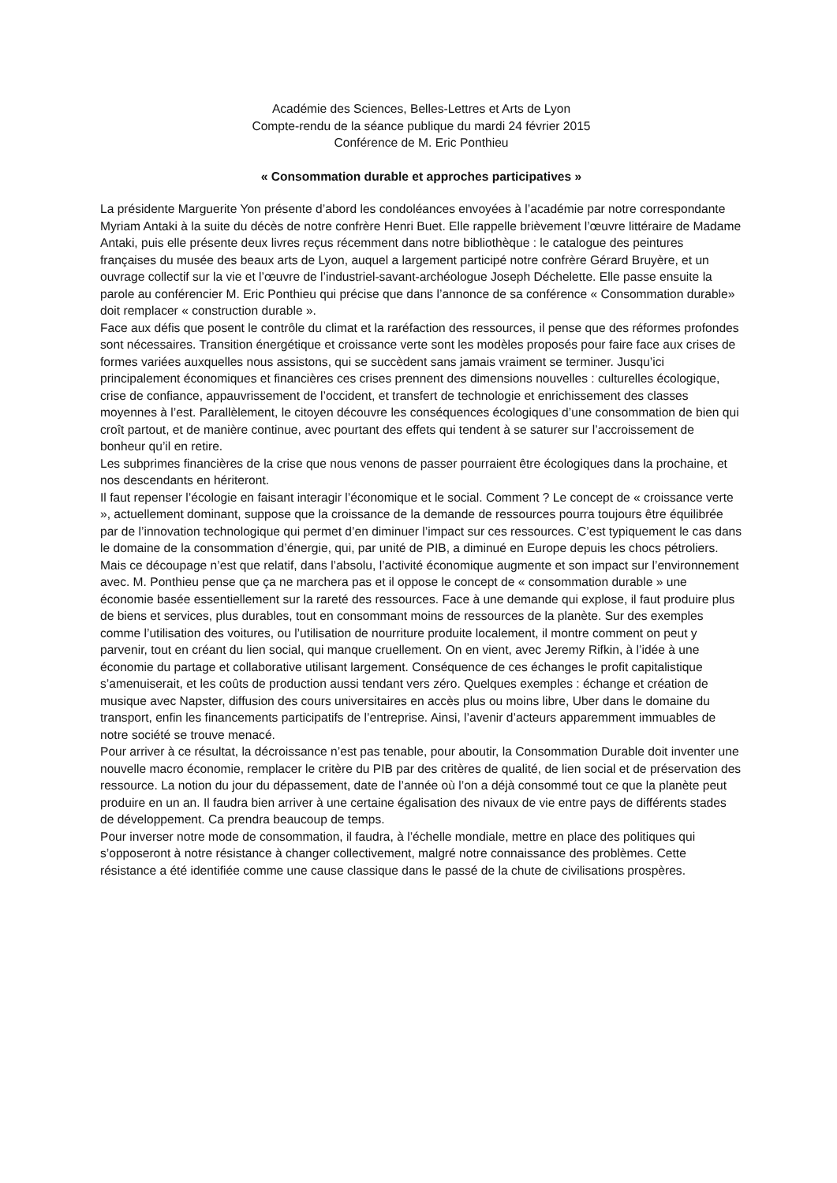Académie des Sciences, Belles-Lettres et Arts de Lyon
Compte-rendu de la séance publique du mardi 24 février 2015
Conférence de M. Eric Ponthieu
« Consommation durable et approches participatives »
La présidente Marguerite Yon présente d’abord les condoléances envoyées à l’académie par notre correspondante Myriam Antaki à la suite du décès de notre confrère Henri Buet. Elle rappelle brièvement l’œuvre littéraire de Madame Antaki, puis elle présente deux livres reçus récemment dans notre bibliothèque : le catalogue des peintures françaises du musée des beaux arts de Lyon, auquel a largement participé notre confrère Gérard Bruyère, et un ouvrage collectif sur la vie et l’œuvre de l’industriel-savant-archéologue Joseph Déchelette. Elle passe ensuite la parole au conférencier M. Eric Ponthieu qui précise que dans l’annonce de sa conférence « Consommation durable» doit remplacer « construction durable ».
Face aux défis que posent le contrôle du climat et la raréfaction des ressources, il pense que des réformes profondes sont nécessaires. Transition énergétique et croissance verte sont les modèles proposés pour faire face aux crises de formes variées auxquelles nous assistons, qui se succèdent sans jamais vraiment se terminer. Jusqu’ici principalement économiques et financières ces crises prennent des dimensions nouvelles : culturelles écologique, crise de confiance, appauvrissement de l’occident, et transfert de technologie et enrichissement des classes moyennes à l’est. Parallèlement, le citoyen découvre les conséquences écologiques d’une consommation de bien qui croît partout, et de manière continue, avec pourtant des effets qui tendent à se saturer sur l’accroissement de bonheur qu’il en retire.
Les subprimes financières de la crise que nous venons de passer pourraient être écologiques dans la prochaine, et nos descendants en hériteront.
Il faut repenser l’écologie en faisant interagir l’économique et le social. Comment ? Le concept de « croissance verte », actuellement dominant, suppose que la croissance de la demande de ressources pourra toujours être équilibrée par de l’innovation technologique qui permet d’en diminuer l’impact sur ces ressources. C’est typiquement le cas dans le domaine de la consommation d’énergie, qui, par unité de PIB, a diminué en Europe depuis les chocs pétroliers. Mais ce découpage n’est que relatif, dans l’absolu, l’activité économique augmente et son impact sur l’environnement avec. M. Ponthieu pense que ça ne marchera pas et il oppose le concept de « consommation durable » une économie basée essentiellement sur la rareté des ressources. Face à une demande qui explose, il faut produire plus de biens et services, plus durables, tout en consommant moins de ressources de la planète. Sur des exemples comme l’utilisation des voitures, ou l’utilisation de nourriture produite localement, il montre comment on peut y parvenir, tout en créant du lien social, qui manque cruellement. On en vient, avec Jeremy Rifkin, à l’idée à une économie du partage et collaborative utilisant largement. Conséquence de ces échanges le profit capitalistique s’amenuiserait, et les coûts de production aussi tendant vers zéro. Quelques exemples : échange et création de musique avec Napster, diffusion des cours universitaires en accès plus ou moins libre, Uber dans le domaine du transport, enfin les financements participatifs de l’entreprise. Ainsi, l’avenir d’acteurs apparemment immuables de notre société se trouve menacé.
Pour arriver à ce résultat, la décroissance n’est pas tenable, pour aboutir, la Consommation Durable doit inventer une nouvelle macro économie, remplacer le critère du PIB par des critères de qualité, de lien social et de préservation des ressource. La notion du jour du dépassement, date de l’année où l’on a déjà consommé tout ce que la planète peut produire en un an. Il faudra bien arriver à une certaine égalisation des nivaux de vie entre pays de différents stades de développement. Ca prendra beaucoup de temps.
Pour inverser notre mode de consommation, il faudra, à l’échelle mondiale, mettre en place des politiques qui s’opposeront à notre résistance à changer collectivement, malgré notre connaissance des problèmes. Cette résistance a été identifiée comme une cause classique dans le passé de la chute de civilisations prospères.